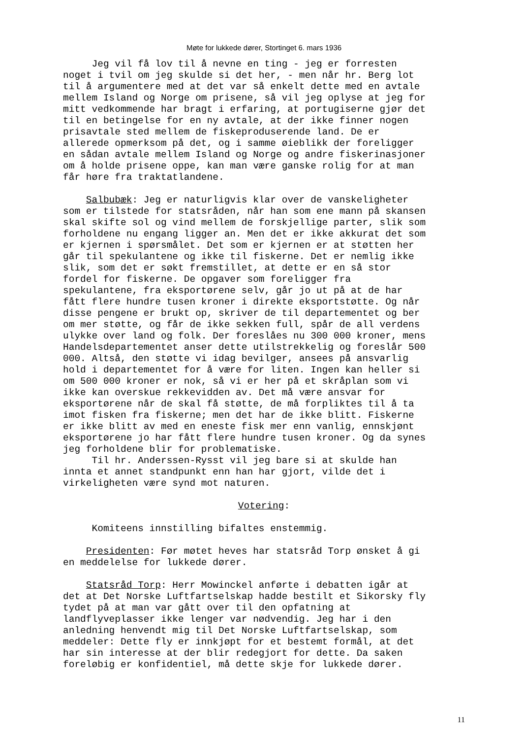Møte for lukkede dører, Stortinget 6. mars 1936
Jeg vil få lov til å nevne en ting - jeg er forresten noget i tvil om jeg skulde si det her, - men når hr. Berg lot til å argumentere med at det var så enkelt dette med en avtale mellem Island og Norge om prisene, så vil jeg oplyse at jeg for mitt vedkommende har bragt i erfaring, at portugiserne gjør det til en betingelse for en ny avtale, at der ikke finner nogen prisavtale sted mellem de fiskeproduserende land. De er allerede opmerksom på det, og i samme øieblikk der foreligger en sådan avtale mellem Island og Norge og andre fiskerinasjoner om å holde prisene oppe, kan man være ganske rolig for at man får høre fra traktatlandene.
Salbubæk: Jeg er naturligvis klar over de vanskeligheter som er tilstede for statsråden, når han som ene mann på skansen skal skifte sol og vind mellem de forskjellige parter, slik som forholdene nu engang ligger an. Men det er ikke akkurat det som er kjernen i spørsmålet. Det som er kjernen er at støtten her går til spekulantene og ikke til fiskerne. Det er nemlig ikke slik, som det er søkt fremstillet, at dette er en så stor fordel for fiskerne. De opgaver som foreligger fra spekulantene, fra eksportørene selv, går jo ut på at de har fått flere hundre tusen kroner i direkte eksportstøtte. Og når disse pengene er brukt op, skriver de til departementet og ber om mer støtte, og får de ikke sekken full, spår de all verdens ulykke over land og folk. Der foreslåes nu 300 000 kroner, mens Handelsdepartementet anser dette utilstrekkelig og foreslår 500 000. Altså, den støtte vi idag bevilger, ansees på ansvarlig hold i departementet for å være for liten. Ingen kan heller si om 500 000 kroner er nok, så vi er her på et skråplan som vi ikke kan overskue rekkevidden av. Det må være ansvar for eksportørene når de skal få støtte, de må forpliktes til å ta imot fisken fra fiskerne; men det har de ikke blitt. Fiskerne er ikke blitt av med en eneste fisk mer enn vanlig, ennskjønt eksportørene jo har fått flere hundre tusen kroner. Og da synes jeg forholdene blir for problematiske. Til hr. Anderssen-Rysst vil jeg bare si at skulde han innta et annet standpunkt enn han har gjort, vilde det i virkeligheten være synd mot naturen.
Votering:
Komiteens innstilling bifaltes enstemmig.
Presidenten: Før møtet heves har statsråd Torp ønsket å gi en meddelelse for lukkede dører.
Statsråd Torp: Herr Mowinckel anførte i debatten igår at det at Det Norske Luftfartselskap hadde bestilt et Sikorsky fly tydet på at man var gått over til den opfatning at landflyveplasser ikke lenger var nødvendig. Jeg har i den anledning henvendt mig til Det Norske Luftfartselskap, som meddeler: Dette fly er innkjøpt for et bestemt formål, at det har sin interesse at der blir redegjort for dette. Da saken foreløbig er konfidentiel, må dette skje for lukkede dører.
11